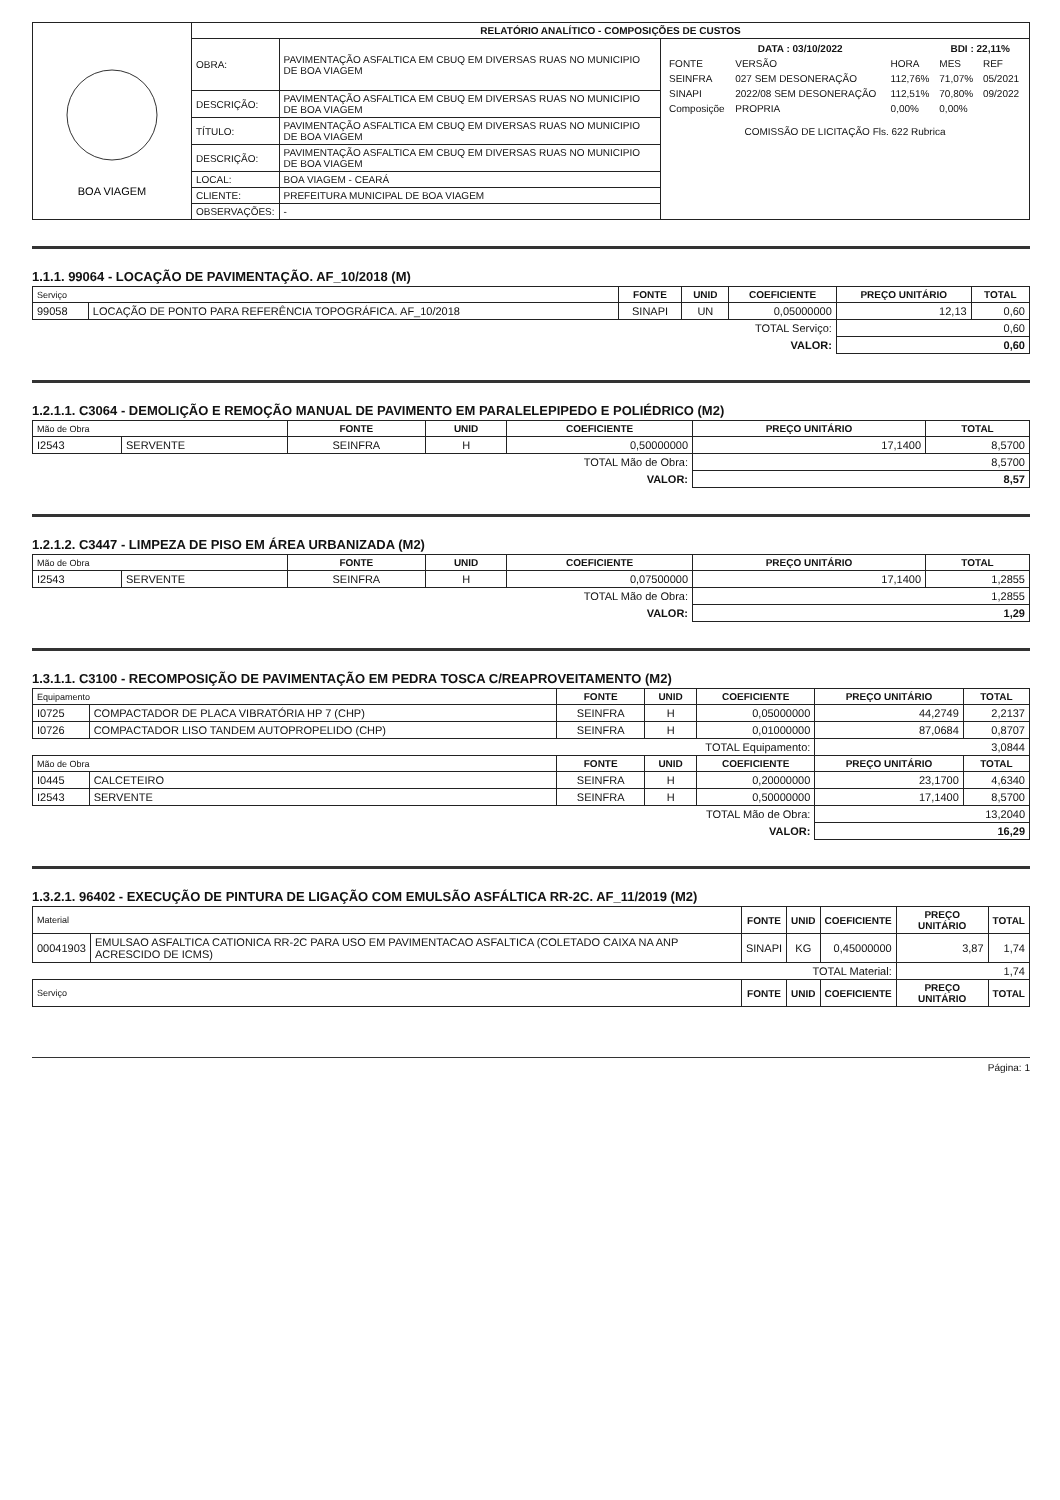| BOA VIAGEM | RELATÓRIO ANALÍTICO - COMPOSIÇÕES DE CUSTOS | | |
| | OBRA: | PAVIMENTAÇÃO ASFALTICA EM CBUQ EM DIVERSAS RUAS NO MUNICIPIO DE BOA VIAGEM | / DATA : 03/10/2022 / / / BDI : 22,11% / / / FONTE / VERSÃO / HORA / MES / REF / / SEINFRA / 027 SEM DESONERAÇÃO / 112,76% / 71,07% / 05/2021 / / SINAPI / 2022/08 SEM DESONERAÇÃO / 112,51% / 70,80% / 09/2022 / / Composiçõe / PROPRIA / 0,00% / 0,00% / / COMISSÃO DE LICITAÇÃO Fls. 622 Rubrica |
| | DESCRIÇÃO: | PAVIMENTAÇÃO ASFALTICA EM CBUQ EM DIVERSAS RUAS NO MUNICIPIO DE BOA VIAGEM | |
| | TÍTULO: | PAVIMENTAÇÃO ASFALTICA EM CBUQ EM DIVERSAS RUAS NO MUNICIPIO DE BOA VIAGEM | |
| | DESCRIÇÃO: | PAVIMENTAÇÃO ASFALTICA EM CBUQ EM DIVERSAS RUAS NO MUNICIPIO DE BOA VIAGEM | |
| | LOCAL: | BOA VIAGEM - CEARÁ | |
| | CLIENTE: | PREFEITURA MUNICIPAL DE BOA VIAGEM | |
| | OBSERVAÇÕES: | - | |
1.1.1. 99064 - LOCAÇÃO DE PAVIMENTAÇÃO. AF_10/2018 (M)
| Serviço | | FONTE | UNID | COEFICIENTE | PREÇO UNITÁRIO | TOTAL |
| 99058 | LOCAÇÃO DE PONTO PARA REFERÊNCIA TOPOGRÁFICA. AF_10/2018 | SINAPI | UN | 0,05000000 | 12,13 | 0,60 |
| TOTAL Serviço: | | | | | 0,60 | |
| VALOR: | | | | | 0,60 | |
1.2.1.1. C3064 - DEMOLIÇÃO E REMOÇÃO MANUAL DE PAVIMENTO EM PARALELEPIPEDO E POLIÉDRICO (M2)
| Mão de Obra | | FONTE | UNID | COEFICIENTE | PREÇO UNITÁRIO | TOTAL |
| I2543 | SERVENTE | SEINFRA | H | 0,50000000 | 17,1400 | 8,5700 |
| TOTAL Mão de Obra: | | | | | 8,5700 | |
| VALOR: | | | | | 8,57 | |
1.2.1.2. C3447 - LIMPEZA DE PISO EM ÁREA URBANIZADA (M2)
| Mão de Obra | | FONTE | UNID | COEFICIENTE | PREÇO UNITÁRIO | TOTAL |
| I2543 | SERVENTE | SEINFRA | H | 0,07500000 | 17,1400 | 1,2855 |
| TOTAL Mão de Obra: | | | | | 1,2855 | |
| VALOR: | | | | | 1,29 | |
1.3.1.1. C3100 - RECOMPOSIÇÃO DE PAVIMENTAÇÃO EM PEDRA TOSCA C/REAPROVEITAMENTO (M2)
| Equipamento | | FONTE | UNID | COEFICIENTE | PREÇO UNITÁRIO | TOTAL |
| I0725 | COMPACTADOR DE PLACA VIBRATÓRIA HP 7 (CHP) | SEINFRA | H | 0,05000000 | 44,2749 | 2,2137 |
| I0726 | COMPACTADOR LISO TANDEM AUTOPROPELIDO (CHP) | SEINFRA | H | 0,01000000 | 87,0684 | 0,8707 |
| TOTAL Equipamento: | | | | | 3,0844 | |
| Mão de Obra | | FONTE | UNID | COEFICIENTE | PREÇO UNITÁRIO | TOTAL |
| I0445 | CALCETEIRO | SEINFRA | H | 0,20000000 | 23,1700 | 4,6340 |
| I2543 | SERVENTE | SEINFRA | H | 0,50000000 | 17,1400 | 8,5700 |
| TOTAL Mão de Obra: | | | | | 13,2040 | |
| VALOR: | | | | | 16,29 | |
1.3.2.1. 96402 - EXECUÇÃO DE PINTURA DE LIGAÇÃO COM EMULSÃO ASFÁLTICA RR-2C. AF_11/2019 (M2)
| Material | | FONTE | UNID | COEFICIENTE | PREÇO UNITÁRIO | TOTAL |
| 00041903 | EMULSAO ASFALTICA CATIONICA RR-2C PARA USO EM PAVIMENTACAO ASFALTICA (COLETADO CAIXA NA ANP ACRESCIDO DE ICMS) | SINAPI | KG | 0,45000000 | 3,87 | 1,74 |
| TOTAL Material: | | | | | 1,74 | |
| Serviço | | FONTE | UNID | COEFICIENTE | PREÇO UNITÁRIO | TOTAL |
Página: 1